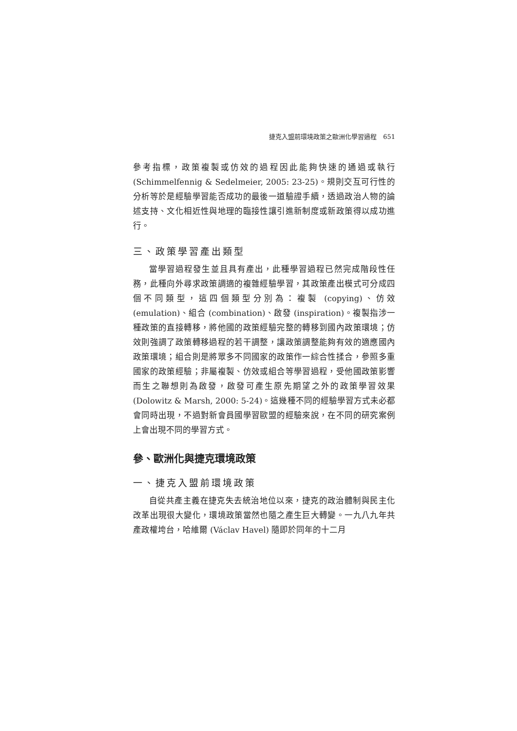捷克入盟前環境政策之歐洲化學習過程　651
參考指標，政策複製或仿效的過程因此能夠快速的通過或執行 (Schimmelfennig & Sedelmeier, 2005: 23-25)。規則交互可行性的分析等於是經驗學習能否成功的最後一道驗證手續，透過政治人物的論述支持、文化相近性與地理的臨接性讓引進新制度或新政策得以成功進行。
三、政策學習產出類型
當學習過程發生並且具有產出，此種學習過程已然完成階段性任務，此種向外尋求政策調適的複雜經驗學習，其政策產出模式可分成四個不同類型，這四個類型分別為：複製 (copying)、仿效 (emulation)、組合 (combination)、啟發 (inspiration)。複製指涉一種政策的直接轉移，將他國的政策經驗完整的轉移到國內政策環境；仿效則強調了政策轉移過程的若干調整，讓政策調整能夠有效的適應國內政策環境；組合則是將眾多不同國家的政策作一綜合性揉合，參照多重國家的政策經驗；非屬複製、仿效或組合等學習過程，受他國政策影響而生之聯想則為啟發，啟發可產生原先期望之外的政策學習效果 (Dolowitz & Marsh, 2000: 5-24)。這幾種不同的經驗學習方式未必都會同時出現，不過對新會員國學習歐盟的經驗來說，在不同的研究案例上會出現不同的學習方式。
參、歐洲化與捷克環境政策
一、捷克入盟前環境政策
自從共產主義在捷克失去統治地位以來，捷克的政治體制與民主化改革出現很大變化，環境政策當然也隨之產生巨大轉變。一九八九年共產政權垮台，哈維爾 (Václav Havel) 隨即於同年的十二月